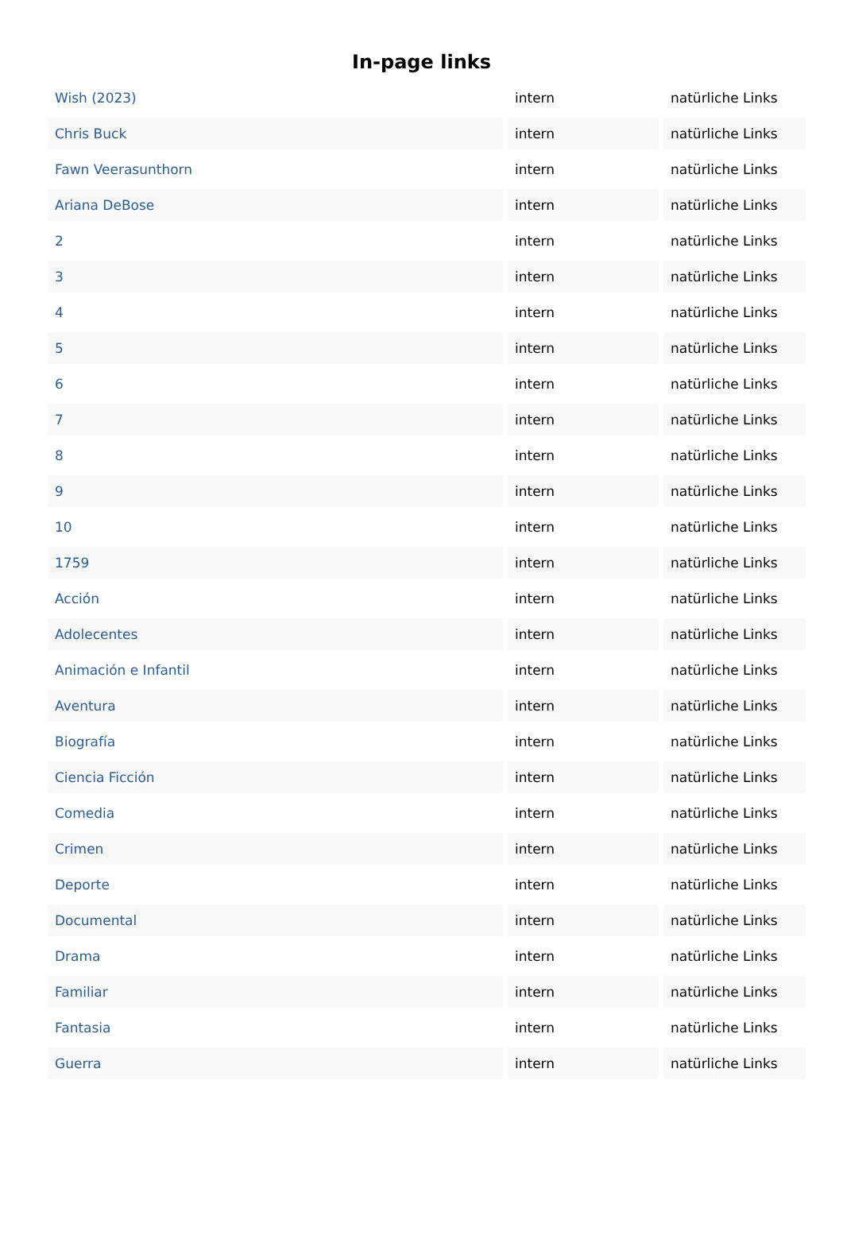In-page links
| Wish (2023) | intern | natürliche Links |
| Chris Buck | intern | natürliche Links |
| Fawn Veerasunthorn | intern | natürliche Links |
| Ariana DeBose | intern | natürliche Links |
| 2 | intern | natürliche Links |
| 3 | intern | natürliche Links |
| 4 | intern | natürliche Links |
| 5 | intern | natürliche Links |
| 6 | intern | natürliche Links |
| 7 | intern | natürliche Links |
| 8 | intern | natürliche Links |
| 9 | intern | natürliche Links |
| 10 | intern | natürliche Links |
| 1759 | intern | natürliche Links |
| Acción | intern | natürliche Links |
| Adolecentes | intern | natürliche Links |
| Animación e Infantil | intern | natürliche Links |
| Aventura | intern | natürliche Links |
| Biografía | intern | natürliche Links |
| Ciencia Ficción | intern | natürliche Links |
| Comedia | intern | natürliche Links |
| Crimen | intern | natürliche Links |
| Deporte | intern | natürliche Links |
| Documental | intern | natürliche Links |
| Drama | intern | natürliche Links |
| Familiar | intern | natürliche Links |
| Fantasia | intern | natürliche Links |
| Guerra | intern | natürliche Links |